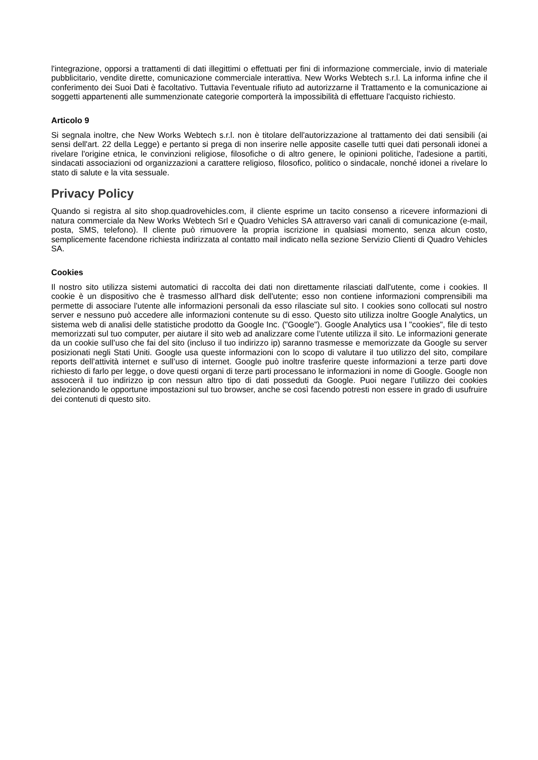l'integrazione, opporsi a trattamenti di dati illegittimi o effettuati per fini di informazione commerciale, invio di materiale pubblicitario, vendite dirette, comunicazione commerciale interattiva. New Works Webtech s.r.l. La informa infine che il conferimento dei Suoi Dati è facoltativo. Tuttavia l'eventuale rifiuto ad autorizzarne il Trattamento e la comunicazione ai soggetti appartenenti alle summenzionate categorie comporterà la impossibilità di effettuare l'acquisto richiesto.
Articolo 9
Si segnala inoltre, che New Works Webtech s.r.l. non è titolare dell'autorizzazione al trattamento dei dati sensibili (ai sensi dell'art. 22 della Legge) e pertanto si prega di non inserire nelle apposite caselle tutti quei dati personali idonei a rivelare l'origine etnica, le convinzioni religiose, filosofiche o di altro genere, le opinioni politiche, l'adesione a partiti, sindacati associazioni od organizzazioni a carattere religioso, filosofico, politico o sindacale, nonché idonei a rivelare lo stato di salute e la vita sessuale.
Privacy Policy
Quando si registra al sito shop.quadrovehicles.com, il cliente esprime un tacito consenso a ricevere informazioni di natura commerciale da New Works Webtech Srl e Quadro Vehicles SA attraverso vari canali di comunicazione (e-mail, posta, SMS, telefono). Il cliente può rimuovere la propria iscrizione in qualsiasi momento, senza alcun costo, semplicemente facendone richiesta indirizzata al contatto mail indicato nella sezione Servizio Clienti di Quadro Vehicles SA.
Cookies
Il nostro sito utilizza sistemi automatici di raccolta dei dati non direttamente rilasciati dall'utente, come i cookies. Il cookie è un dispositivo che è trasmesso all'hard disk dell'utente; esso non contiene informazioni comprensibili ma permette di associare l'utente alle informazioni personali da esso rilasciate sul sito. I cookies sono collocati sul nostro server e nessuno può accedere alle informazioni contenute su di esso. Questo sito utilizza inoltre Google Analytics, un sistema web di analisi delle statistiche prodotto da Google Inc. ("Google"). Google Analytics usa I "cookies", file di testo memorizzati sul tuo computer, per aiutare il sito web ad analizzare come l’utente utilizza il sito. Le informazioni generate da un cookie sull’uso che fai del sito (incluso il tuo indirizzo ip) saranno trasmesse e memorizzate da Google su server posizionati negli Stati Uniti. Google usa queste informazioni con lo scopo di valutare il tuo utilizzo del sito, compilare reports dell’attività internet e sull’uso di internet. Google può inoltre trasferire queste informazioni a terze parti dove richiesto di farlo per legge, o dove questi organi di terze parti processano le informazioni in nome di Google. Google non assocerà il tuo indirizzo ip con nessun altro tipo di dati posseduti da Google. Puoi negare l’utilizzo dei cookies selezionando le opportune impostazioni sul tuo browser, anche se così facendo potresti non essere in grado di usufruire dei contenuti di questo sito.